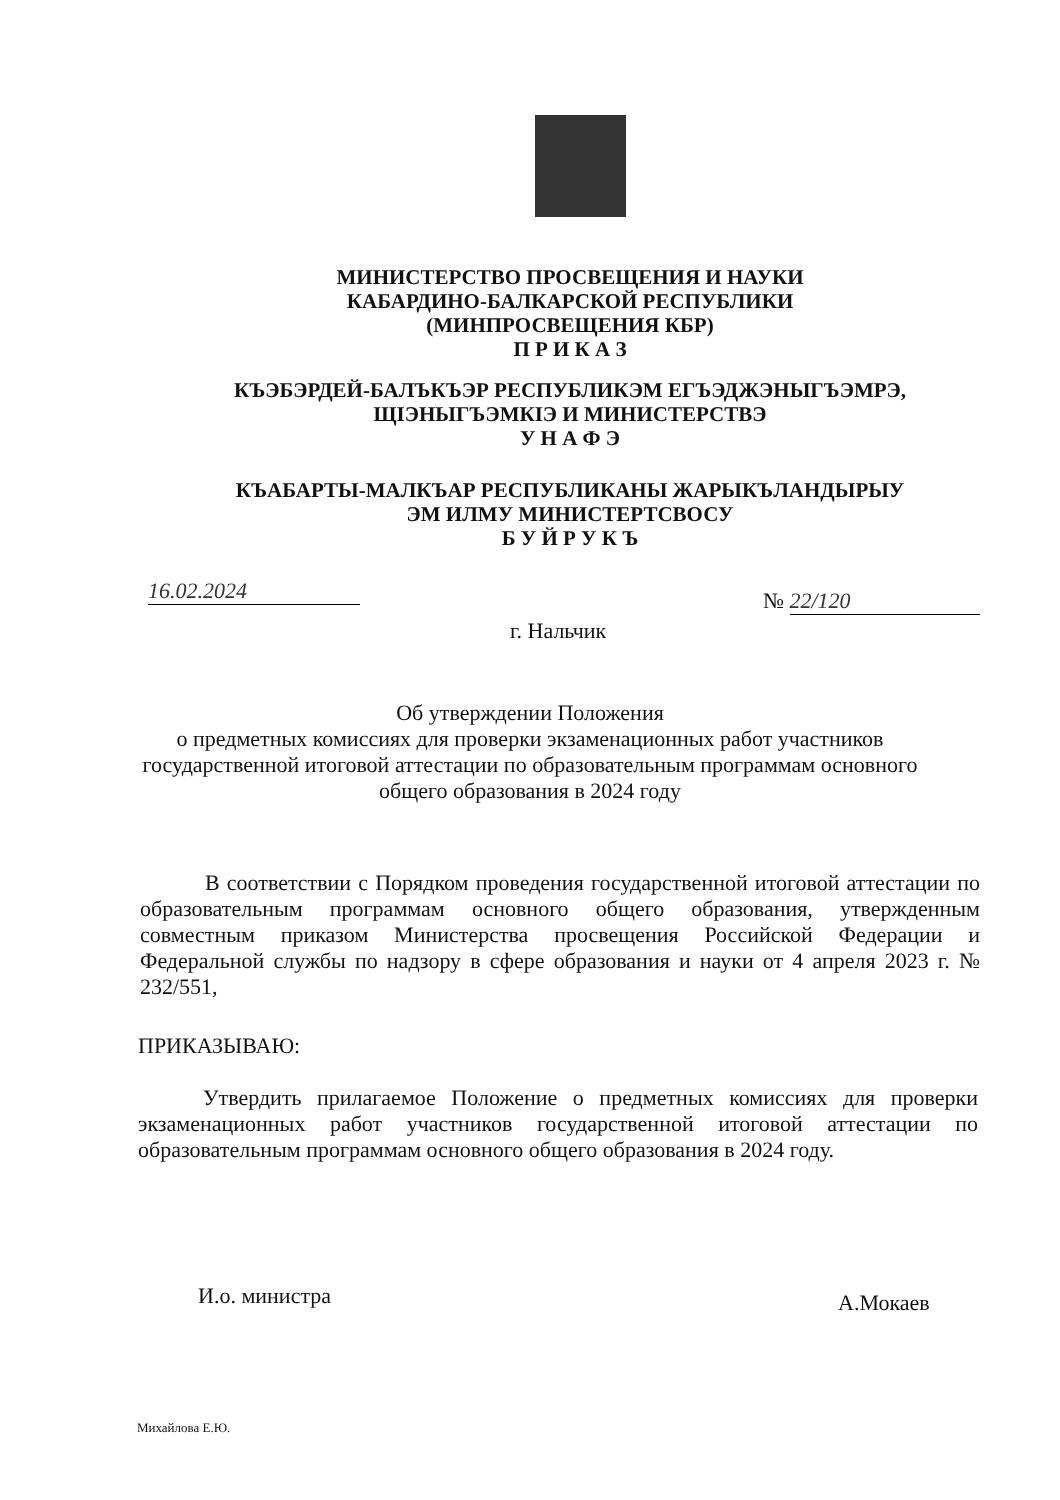МИНИСТЕРСТВО ПРОСВЕЩЕНИЯ И НАУКИ
КАБАРДИНО-БАЛКАРСКОЙ РЕСПУБЛИКИ
(МИНПРОСВЕЩЕНИЯ КБР)
П Р И К А З
КЪЭБЭРДЕЙ-БАЛЪКЪЭР РЕСПУБЛИКЭМ ЕГЪЭДЖЭНЫГЪЭМРЭ,
ЩIЭНЫГЪЭМКIЭ И МИНИСТЕРСТВЭ
У Н А Ф Э
КЪАБАРТЫ-МАЛКЪАР РЕСПУБЛИКАНЫ ЖАРЫКЪЛАНДЫРЫУ
ЭМ ИЛМУ МИНИСТЕРТСВОСУ
Б У Й Р У К Ъ
16.02.2024 № 22/120
г. Нальчик
Об утверждении Положения
о предметных комиссиях для проверки экзаменационных работ участников государственной итоговой аттестации по образовательным программам основного общего образования в 2024 году
В соответствии с Порядком проведения государственной итоговой аттестации по образовательным программам основного общего образования, утвержденным совместным приказом Министерства просвещения Российской Федерации и Федеральной службы по надзору в сфере образования и науки от 4 апреля 2023 г. № 232/551,
ПРИКАЗЫВАЮ:
Утвердить прилагаемое Положение о предметных комиссиях для проверки экзаменационных работ участников государственной итоговой аттестации по образовательным программам основного общего образования в 2024 году.
И.о. министра А.Мокаев
Михайлова Е.Ю.